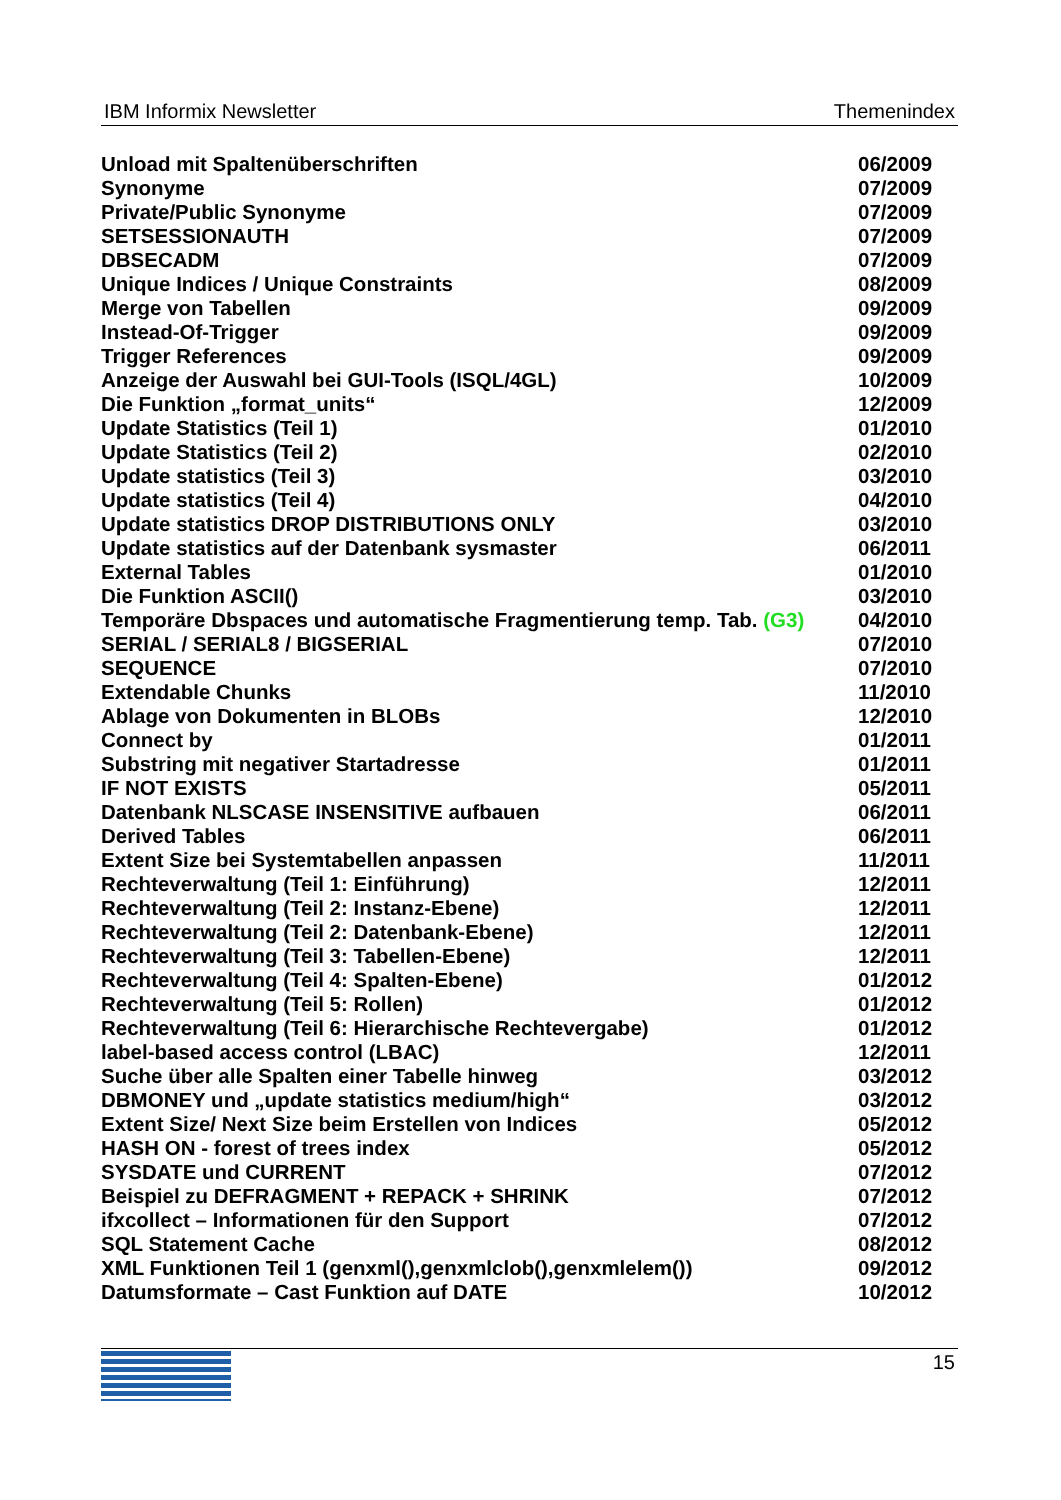IBM Informix Newsletter Themenindex
| Unload mit Spaltenüberschriften | 06/2009 |
| Synonyme | 07/2009 |
| Private/Public Synonyme | 07/2009 |
| SETSESSIONAUTH | 07/2009 |
| DBSECADM | 07/2009 |
| Unique Indices / Unique Constraints | 08/2009 |
| Merge von Tabellen | 09/2009 |
| Instead-Of-Trigger | 09/2009 |
| Trigger References | 09/2009 |
| Anzeige der Auswahl bei GUI-Tools (ISQL/4GL) | 10/2009 |
| Die Funktion „format_units“ | 12/2009 |
| Update Statistics (Teil 1) | 01/2010 |
| Update Statistics (Teil 2) | 02/2010 |
| Update statistics (Teil 3) | 03/2010 |
| Update statistics (Teil 4) | 04/2010 |
| Update statistics DROP DISTRIBUTIONS ONLY | 03/2010 |
| Update statistics auf der Datenbank sysmaster | 06/2011 |
| External Tables | 01/2010 |
| Die Funktion ASCII() | 03/2010 |
| Temporäre Dbspaces und automatische Fragmentierung temp. Tab. (G3) | 04/2010 |
| SERIAL / SERIAL8 / BIGSERIAL | 07/2010 |
| SEQUENCE | 07/2010 |
| Extendable Chunks | 11/2010 |
| Ablage von Dokumenten in BLOBs | 12/2010 |
| Connect by | 01/2011 |
| Substring mit negativer Startadresse | 01/2011 |
| IF NOT EXISTS | 05/2011 |
| Datenbank NLSCASE INSENSITIVE aufbauen | 06/2011 |
| Derived Tables | 06/2011 |
| Extent Size bei Systemtabellen anpassen | 11/2011 |
| Rechteverwaltung (Teil 1: Einführung) | 12/2011 |
| Rechteverwaltung (Teil 2: Instanz-Ebene) | 12/2011 |
| Rechteverwaltung (Teil 2: Datenbank-Ebene) | 12/2011 |
| Rechteverwaltung (Teil 3: Tabellen-Ebene) | 12/2011 |
| Rechteverwaltung (Teil 4: Spalten-Ebene) | 01/2012 |
| Rechteverwaltung (Teil 5: Rollen) | 01/2012 |
| Rechteverwaltung (Teil 6: Hierarchische Rechtevergabe) | 01/2012 |
| label-based access control (LBAC) | 12/2011 |
| Suche über alle Spalten einer Tabelle hinweg | 03/2012 |
| DBMONEY und „update statistics medium/high“ | 03/2012 |
| Extent Size/ Next Size beim Erstellen von Indices | 05/2012 |
| HASH ON - forest of trees index | 05/2012 |
| SYSDATE und CURRENT | 07/2012 |
| Beispiel zu DEFRAGMENT + REPACK + SHRINK | 07/2012 |
| ifxcollect – Informationen für den Support | 07/2012 |
| SQL Statement Cache | 08/2012 |
| XML Funktionen Teil 1 (genxml(),genxmlclob(),genxmlelem()) | 09/2012 |
| Datumsformate – Cast Funktion auf DATE | 10/2012 |
IBM
15